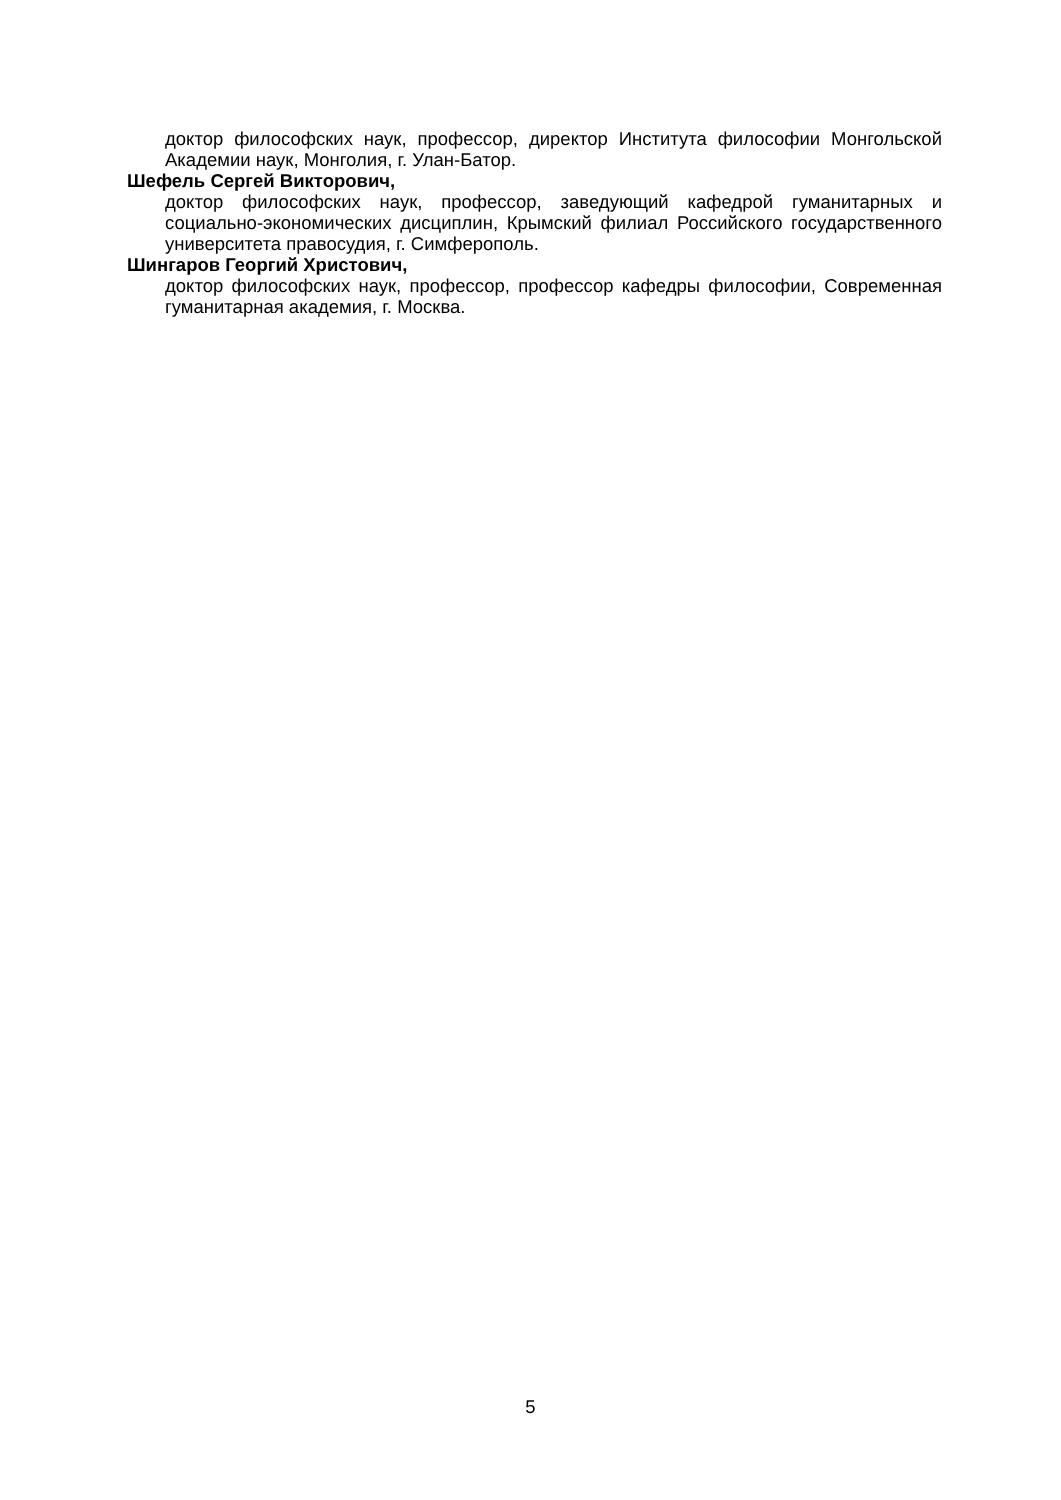доктор философских наук, профессор, директор Института философии Монгольской Академии наук, Монголия, г. Улан-Батор.
Шефель Сергей Викторович,
доктор философских наук, профессор, заведующий кафедрой гуманитарных и социально-экономических дисциплин, Крымский филиал Российского государственного университета правосудия, г. Симферополь.
Шингаров Георгий Христович,
доктор философских наук, профессор, профессор кафедры философии, Современная гуманитарная академия, г. Москва.
5